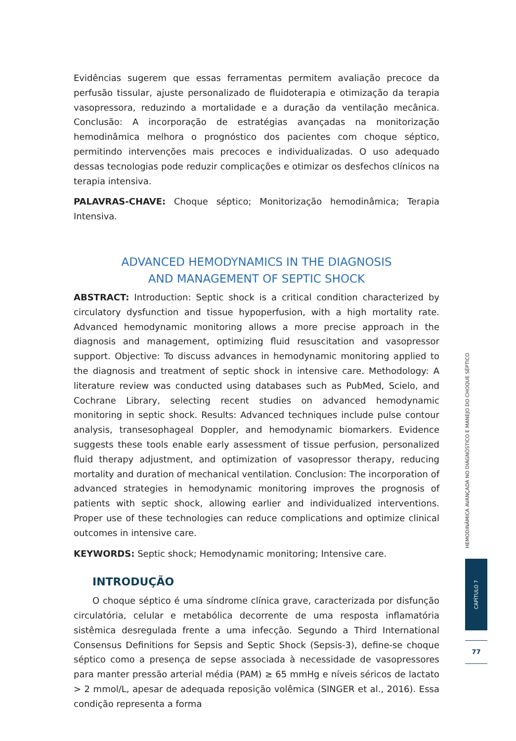Evidências sugerem que essas ferramentas permitem avaliação precoce da perfusão tissular, ajuste personalizado de fluidoterapia e otimização da terapia vasopressora, reduzindo a mortalidade e a duração da ventilação mecânica. Conclusão: A incorporação de estratégias avançadas na monitorização hemodinâmica melhora o prognóstico dos pacientes com choque séptico, permitindo intervenções mais precoces e individualizadas. O uso adequado dessas tecnologias pode reduzir complicações e otimizar os desfechos clínicos na terapia intensiva.
PALAVRAS-CHAVE: Choque séptico; Monitorização hemodinâmica; Terapia Intensiva.
ADVANCED HEMODYNAMICS IN THE DIAGNOSIS
AND MANAGEMENT OF SEPTIC SHOCK
ABSTRACT: Introduction: Septic shock is a critical condition characterized by circulatory dysfunction and tissue hypoperfusion, with a high mortality rate. Advanced hemodynamic monitoring allows a more precise approach in the diagnosis and management, optimizing fluid resuscitation and vasopressor support. Objective: To discuss advances in hemodynamic monitoring applied to the diagnosis and treatment of septic shock in intensive care. Methodology: A literature review was conducted using databases such as PubMed, Scielo, and Cochrane Library, selecting recent studies on advanced hemodynamic monitoring in septic shock. Results: Advanced techniques include pulse contour analysis, transesophageal Doppler, and hemodynamic biomarkers. Evidence suggests these tools enable early assessment of tissue perfusion, personalized fluid therapy adjustment, and optimization of vasopressor therapy, reducing mortality and duration of mechanical ventilation. Conclusion: The incorporation of advanced strategies in hemodynamic monitoring improves the prognosis of patients with septic shock, allowing earlier and individualized interventions. Proper use of these technologies can reduce complications and optimize clinical outcomes in intensive care.
KEYWORDS: Septic shock; Hemodynamic monitoring; Intensive care.
INTRODUÇÃO
O choque séptico é uma síndrome clínica grave, caracterizada por disfunção circulatória, celular e metabólica decorrente de uma resposta inflamatória sistêmica desregulada frente a uma infecção. Segundo a Third International Consensus Definitions for Sepsis and Septic Shock (Sepsis-3), define-se choque séptico como a presença de sepse associada à necessidade de vasopressores para manter pressão arterial média (PAM) ≥ 65 mmHg e níveis séricos de lactato > 2 mmol/L, apesar de adequada reposição volêmica (SINGER et al., 2016). Essa condição representa a forma
HEMODINÂMICA AVANÇADA NO DIAGNÓSTICO E MANEJO DO CHOQUE SÉPTICO
CAPÍTULO 7
77